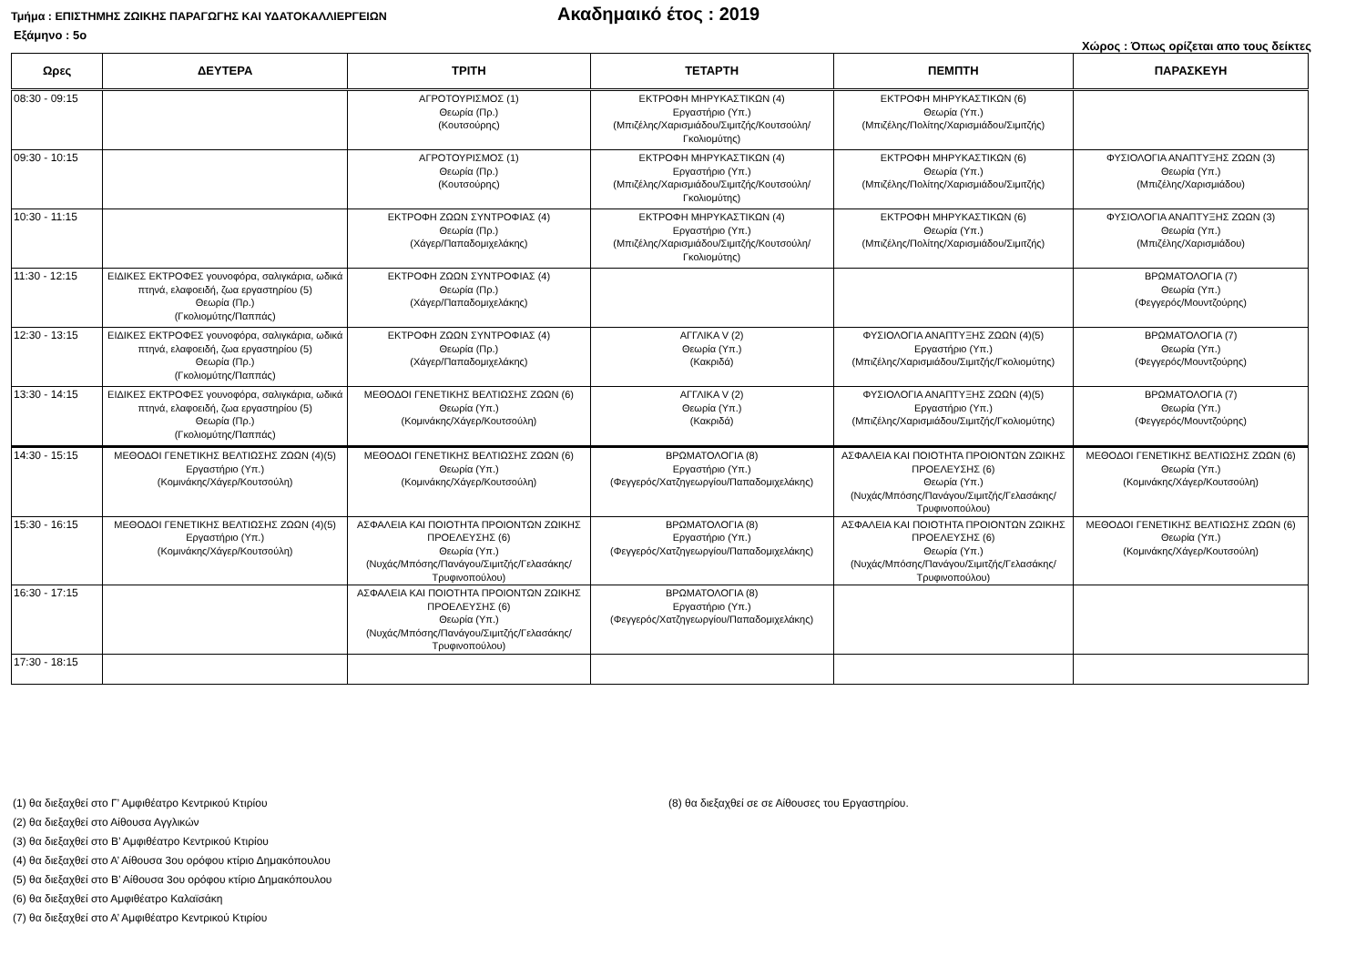Τμήμα : ΕΠΙΣΤΗΜΗΣ ΖΩΙΚΗΣ ΠΑΡΑΓΩΓΗΣ ΚΑΙ ΥΔΑΤΟΚΑΛΛΙΕΡΓΕΙΩΝ
Ακαδημαικό έτος : 2019
Εξάμηνο : 5ο Χώρος : Όπως ορίζεται απο τους δείκτες
| Ωρες | ΔΕΥΤΕΡΑ | ΤΡΙΤΗ | ΤΕΤΑΡΤΗ | ΠΕΜΠΤΗ | ΠΑΡΑΣΚΕΥΗ |
| --- | --- | --- | --- | --- | --- |
| 08:30 - 09:15 | | ΑΓΡΟΤΟΥΡΙΣΜΟΣ (1) Θεωρία (Πρ.) (Κουτσούρης) | ΕΚΤΡΟΦΗ ΜΗΡΥΚΑΣΤΙΚΩΝ (4) Εργαστήριο (Υπ.) (Μπιζέλης/Χαρισμιάδου/Σιμιτζής/Κουτσούλη/ Γκολιομύτης) | ΕΚΤΡΟΦΗ ΜΗΡΥΚΑΣΤΙΚΩΝ (6) Θεωρία (Υπ.) (Μπιζέλης/Πολίτης/Χαρισμιάδου/Σιμιτζής) | |
| 09:30 - 10:15 | | ΑΓΡΟΤΟΥΡΙΣΜΟΣ (1) Θεωρία (Πρ.) (Κουτσούρης) | ΕΚΤΡΟΦΗ ΜΗΡΥΚΑΣΤΙΚΩΝ (4) Εργαστήριο (Υπ.) (Μπιζέλης/Χαρισμιάδου/Σιμιτζής/Κουτσούλη/ Γκολιομύτης) | ΕΚΤΡΟΦΗ ΜΗΡΥΚΑΣΤΙΚΩΝ (6) Θεωρία (Υπ.) (Μπιζέλης/Πολίτης/Χαρισμιάδου/Σιμιτζής) | ΦΥΣΙΟΛΟΓΙΑ ΑΝΑΠΤΥΞΗΣ ΖΩΩΝ (3) Θεωρία (Υπ.) (Μπιζέλης/Χαρισμιάδου) |
| 10:30 - 11:15 | | ΕΚΤΡΟΦΗ ΖΩΩΝ ΣΥΝΤΡΟΦΙΑΣ (4) Θεωρία (Πρ.) (Χάγερ/Παπαδομιχελάκης) | ΕΚΤΡΟΦΗ ΜΗΡΥΚΑΣΤΙΚΩΝ (4) Εργαστήριο (Υπ.) (Μπιζέλης/Χαρισμιάδου/Σιμιτζής/Κουτσούλη/ Γκολιομύτης) | ΕΚΤΡΟΦΗ ΜΗΡΥΚΑΣΤΙΚΩΝ (6) Θεωρία (Υπ.) (Μπιζέλης/Πολίτης/Χαρισμιάδου/Σιμιτζής) | ΦΥΣΙΟΛΟΓΙΑ ΑΝΑΠΤΥΞΗΣ ΖΩΩΝ (3) Θεωρία (Υπ.) (Μπιζέλης/Χαρισμιάδου) |
| 11:30 - 12:15 | ΕΙΔΙΚΕΣ ΕΚΤΡΟΦΕΣ γουνοφόρα, σαλιγκάρια, ωδικά πτηνά, ελαφοειδή, ζωα εργαστηρίου (5) Θεωρία (Πρ.) (Γκολιομύτης/Παππάς) | ΕΚΤΡΟΦΗ ΖΩΩΝ ΣΥΝΤΡΟΦΙΑΣ (4) Θεωρία (Πρ.) (Χάγερ/Παπαδομιχελάκης) | | | ΒΡΩΜΑΤΟΛΟΓΙΑ (7) Θεωρία (Υπ.) (Φεγγερός/Μουντζούρης) |
| 12:30 - 13:15 | ΕΙΔΙΚΕΣ ΕΚΤΡΟΦΕΣ γουνοφόρα, σαλιγκάρια, ωδικά πτηνά, ελαφοειδή, ζωα εργαστηρίου (5) Θεωρία (Πρ.) (Γκολιομύτης/Παππάς) | ΕΚΤΡΟΦΗ ΖΩΩΝ ΣΥΝΤΡΟΦΙΑΣ (4) Θεωρία (Πρ.) (Χάγερ/Παπαδομιχελάκης) | ΑΓΓΛΙΚΑ V (2) Θεωρία (Υπ.) (Κακριδά) | ΦΥΣΙΟΛΟΓΙΑ ΑΝΑΠΤΥΞΗΣ ΖΩΩΝ (4)(5) Εργαστήριο (Υπ.) (Μπιζέλης/Χαρισμιάδου/Σιμιτζής/Γκολιομύτης) | ΒΡΩΜΑΤΟΛΟΓΙΑ (7) Θεωρία (Υπ.) (Φεγγερός/Μουντζούρης) |
| 13:30 - 14:15 | ΕΙΔΙΚΕΣ ΕΚΤΡΟΦΕΣ γουνοφόρα, σαλιγκάρια, ωδικά πτηνά, ελαφοειδή, ζωα εργαστηρίου (5) Θεωρία (Πρ.) (Γκολιομύτης/Παππάς) | ΜΕΘΟΔΟΙ ΓΕΝΕΤΙΚΗΣ ΒΕΛΤΙΩΣΗΣ ΖΩΩΝ (6) Θεωρία (Υπ.) (Κομινάκης/Χάγερ/Κουτσούλη) | ΑΓΓΛΙΚΑ V (2) Θεωρία (Υπ.) (Κακριδά) | ΦΥΣΙΟΛΟΓΙΑ ΑΝΑΠΤΥΞΗΣ ΖΩΩΝ (4)(5) Εργαστήριο (Υπ.) (Μπιζέλης/Χαρισμιάδου/Σιμιτζής/Γκολιομύτης) | ΒΡΩΜΑΤΟΛΟΓΙΑ (7) Θεωρία (Υπ.) (Φεγγερός/Μουντζούρης) |
| 14:30 - 15:15 | ΜΕΘΟΔΟΙ ΓΕΝΕΤΙΚΗΣ ΒΕΛΤΙΩΣΗΣ ΖΩΩΝ (4)(5) Εργαστήριο (Υπ.) (Κομινάκης/Χάγερ/Κουτσούλη) | ΜΕΘΟΔΟΙ ΓΕΝΕΤΙΚΗΣ ΒΕΛΤΙΩΣΗΣ ΖΩΩΝ (6) Θεωρία (Υπ.) (Κομινάκης/Χάγερ/Κουτσούλη) | ΒΡΩΜΑΤΟΛΟΓΙΑ (8) Εργαστήριο (Υπ.) (Φεγγερός/Χατζηγεωργίου/Παπαδομιχελάκης) | ΑΣΦΑΛΕΙΑ ΚΑΙ ΠΟΙΟΤΗΤΑ ΠΡΟΙΟΝΤΩΝ ΖΩΙΚΗΣ ΠΡΟΕΛΕΥΣΗΣ (6) Θεωρία (Υπ.) (Νυχάς/Μπόσης/Πανάγου/Σιμιτζής/Γελασάκης/Τρυφινοπούλου) | ΜΕΘΟΔΟΙ ΓΕΝΕΤΙΚΗΣ ΒΕΛΤΙΩΣΗΣ ΖΩΩΝ (6) Θεωρία (Υπ.) (Κομινάκης/Χάγερ/Κουτσούλη) |
| 15:30 - 16:15 | ΜΕΘΟΔΟΙ ΓΕΝΕΤΙΚΗΣ ΒΕΛΤΙΩΣΗΣ ΖΩΩΝ (4)(5) Εργαστήριο (Υπ.) (Κομινάκης/Χάγερ/Κουτσούλη) | ΑΣΦΑΛΕΙΑ ΚΑΙ ΠΟΙΟΤΗΤΑ ΠΡΟΙΟΝΤΩΝ ΖΩΙΚΗΣ ΠΡΟΕΛΕΥΣΗΣ (6) Θεωρία (Υπ.) (Νυχάς/Μπόσης/Πανάγου/Σιμιτζής/Γελασάκης/Τρυφινοπούλου) | ΒΡΩΜΑΤΟΛΟΓΙΑ (8) Εργαστήριο (Υπ.) (Φεγγερός/Χατζηγεωργίου/Παπαδομιχελάκης) | ΑΣΦΑΛΕΙΑ ΚΑΙ ΠΟΙΟΤΗΤΑ ΠΡΟΙΟΝΤΩΝ ΖΩΙΚΗΣ ΠΡΟΕΛΕΥΣΗΣ (6) Θεωρία (Υπ.) (Νυχάς/Μπόσης/Πανάγου/Σιμιτζής/Γελασάκης/Τρυφινοπούλου) | ΜΕΘΟΔΟΙ ΓΕΝΕΤΙΚΗΣ ΒΕΛΤΙΩΣΗΣ ΖΩΩΝ (6) Θεωρία (Υπ.) (Κομινάκης/Χάγερ/Κουτσούλη) |
| 16:30 - 17:15 | | ΑΣΦΑΛΕΙΑ ΚΑΙ ΠΟΙΟΤΗΤΑ ΠΡΟΙΟΝΤΩΝ ΖΩΙΚΗΣ ΠΡΟΕΛΕΥΣΗΣ (6) Θεωρία (Υπ.) (Νυχάς/Μπόσης/Πανάγου/Σιμιτζής/Γελασάκης/Τρυφινοπούλου) | ΒΡΩΜΑΤΟΛΟΓΙΑ (8) Εργαστήριο (Υπ.) (Φεγγερός/Χατζηγεωργίου/Παπαδομιχελάκης) | | |
| 17:30 - 18:15 | | | | | |
(1) θα διεξαχθεί στο Γ’ Αμφιθέατρο Κεντρικού Κτιρίου
(2) θα διεξαχθεί στο Αίθουσα Αγγλικών
(3) θα διεξαχθεί στο Β’ Αμφιθέατρο Κεντρικού Κτιρίου
(4) θα διεξαχθεί στο Α’ Αίθουσα 3ου ορόφου κτίριο Δημακόπουλου
(5) θα διεξαχθεί στο Β’ Αίθουσα 3ου ορόφου κτίριο Δημακόπουλου
(6) θα διεξαχθεί στο Αμφιθέατρο Καλαϊσάκη
(7) θα διεξαχθεί στο Α’ Αμφιθέατρο Κεντρικού Κτιρίου
(8) θα διεξαχθεί σε σε Αίθουσες του Εργαστηρίου.